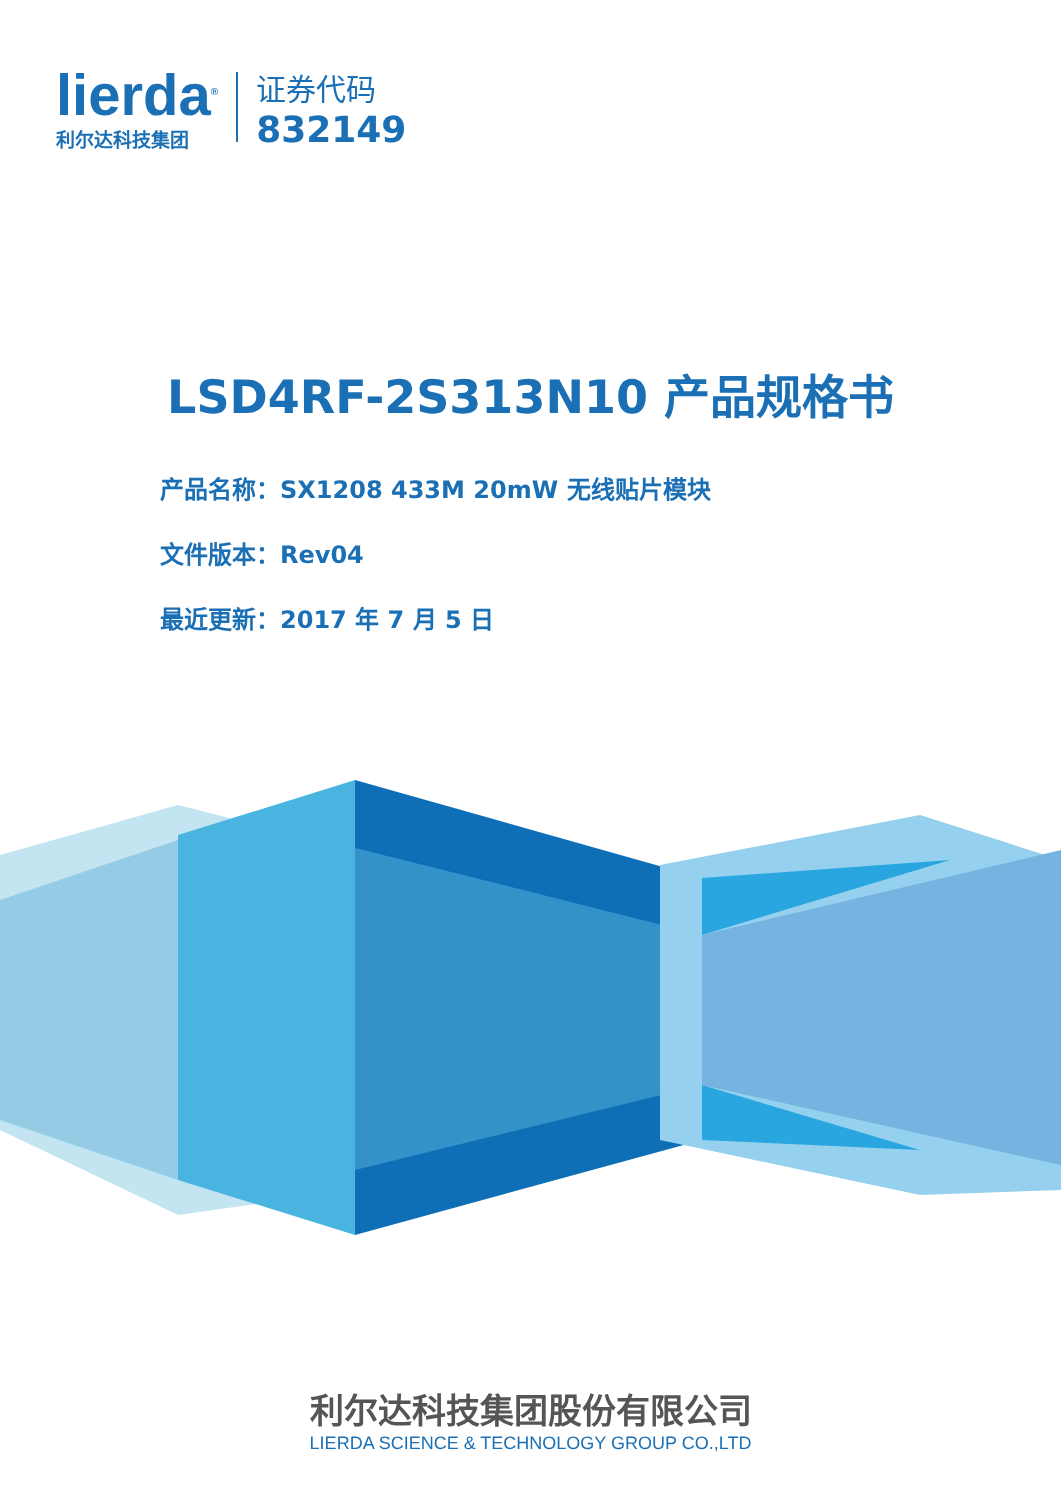lierda<sup>®</sup>
利尔达科技集团
证券代码
832149
LSD4RF-2S313N10 产品规格书
产品名称：SX1208 433M 20mW 无线贴片模块
文件版本：Rev04
最近更新：2017 年 7 月 5 日
利尔达科技集团股份有限公司
LIERDA SCIENCE & TECHNOLOGY GROUP CO.,LTD